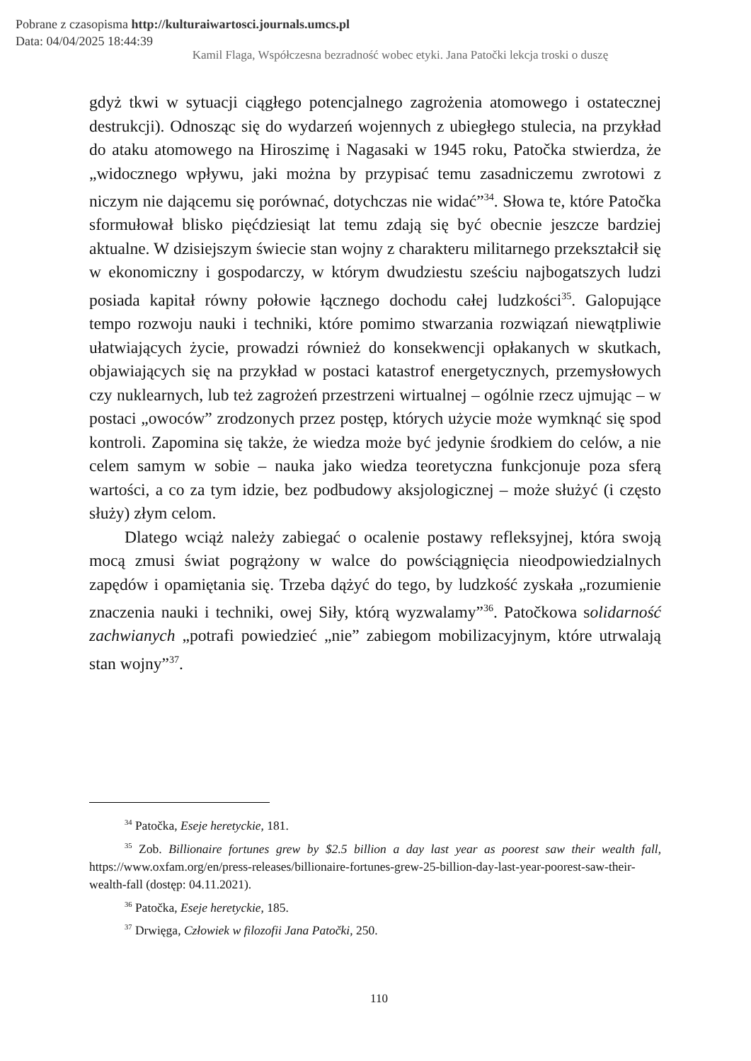Pobrane z czasopisma http://kulturaiwartosci.journals.umcs.pl
Data: 04/04/2025 18:44:39
Kamil Flaga, Współczesna bezradność wobec etyki. Jana Patočki lekcja troski o duszę
gdyż tkwi w sytuacji ciągłego potencjalnego zagrożenia atomowego i ostatecznej destrukcji). Odnosząc się do wydarzeń wojennych z ubiegłego stulecia, na przykład do ataku atomowego na Hiroszimę i Nagasaki w 1945 roku, Patočka stwierdza, że „widocznego wpływu, jaki można by przypisać temu zasadniczemu zwrotowi z niczym nie dającemu się porównać, dotychczas nie widać”<sup>34</sup>. Słowa te, które Patočka sformułował blisko pięćdziesiąt lat temu zdają się być obecnie jeszcze bardziej aktualne. W dzisiejszym świecie stan wojny z charakteru militarnego przekształcił się w ekonomiczny i gospodarczy, w którym dwudziestu sześciu najbogatszych ludzi posiada kapitał równy połowie łącznego dochodu całej ludzkości<sup>35</sup>. Galopujące tempo rozwoju nauki i techniki, które pomimo stwarzania rozwiązań niewątpliwie ułatwiających życie, prowadzi również do konsekwencji opłakanych w skutkach, objawiających się na przykład w postaci katastrof energetycznych, przemysłowych czy nuklearnych, lub też zagrożeń przestrzeni wirtualnej – ogólnie rzecz ujmując – w postaci „owoców” zrodzonych przez postęp, których użycie może wymknąć się spod kontroli. Zapomina się także, że wiedza może być jedynie środkiem do celów, a nie celem samym w sobie – nauka jako wiedza teoretyczna funkcjonuje poza sferą wartości, a co za tym idzie, bez podbudowy aksjologicznej – może służyć (i często służy) złym celom.
Dlatego wciąż należy zabiegać o ocalenie postawy refleksyjnej, która swoją mocą zmusi świat pogrążony w walce do powściągnięcia nieodpowiedzialnych zapędów i opamiętania się. Trzeba dążyć do tego, by ludzkość zyskała „rozumienie znaczenia nauki i techniki, owej Siły, którą wyzwalamy”<sup>36</sup>. Patočkowa solidarność zachwianych „potrafi powiedzieć „nie” zabiegom mobilizacyjnym, które utrwalają stan wojny”<sup>37</sup>.
<sup>34</sup> Patočka, Eseje heretyckie, 181.
<sup>35</sup> Zob. Billionaire fortunes grew by $2.5 billion a day last year as poorest saw their wealth fall, https://www.oxfam.org/en/press-releases/billionaire-fortunes-grew-25-billion-day-last-year-poorest-saw-their-wealth-fall (dostęp: 04.11.2021).
<sup>36</sup> Patočka, Eseje heretyckie, 185.
<sup>37</sup> Drwięga, Człowiek w filozofii Jana Patočki, 250.
110